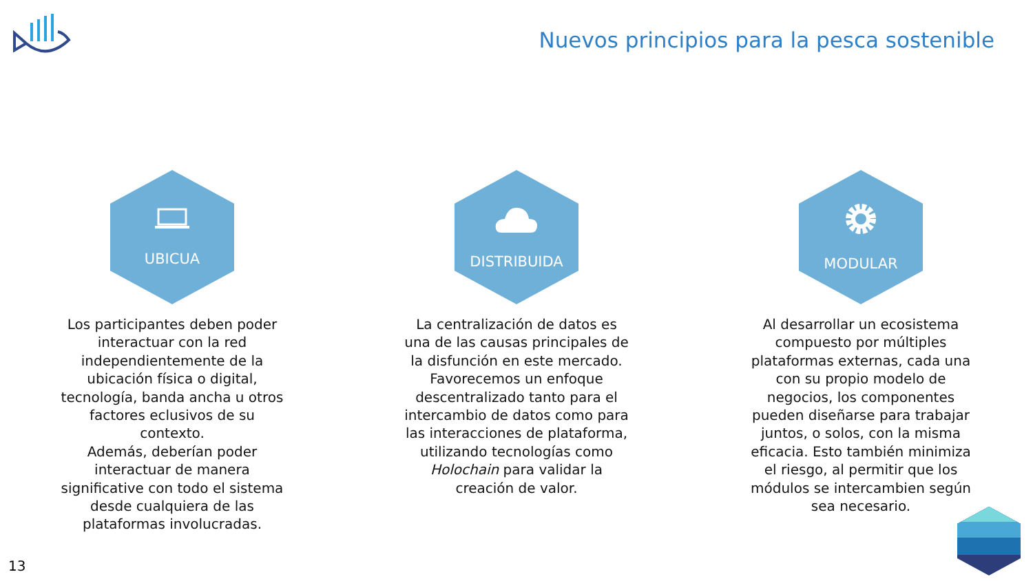Nuevos principios para la pesca sostenible
UBICUA
Los participantes deben poder interactuar con la red independientemente de la ubicación física o digital, tecnología, banda ancha u otros factores eclusivos de su contexto.
Además, deberían poder interactuar de manera significative con todo el sistema desde cualquiera de las plataformas involucradas.
DISTRIBUIDA
La centralización de datos es una de las causas principales de la disfunción en este mercado. Favorecemos un enfoque descentralizado tanto para el intercambio de datos como para las interacciones de plataforma, utilizando tecnologías como Holochain para validar la creación de valor.
MODULAR
Al desarrollar un ecosistema compuesto por múltiples plataformas externas, cada una con su propio modelo de negocios, los componentes pueden diseñarse para trabajar juntos, o solos, con la misma eficacia. Esto también minimiza el riesgo, al permitir que los módulos se intercambien según sea necesario.
13